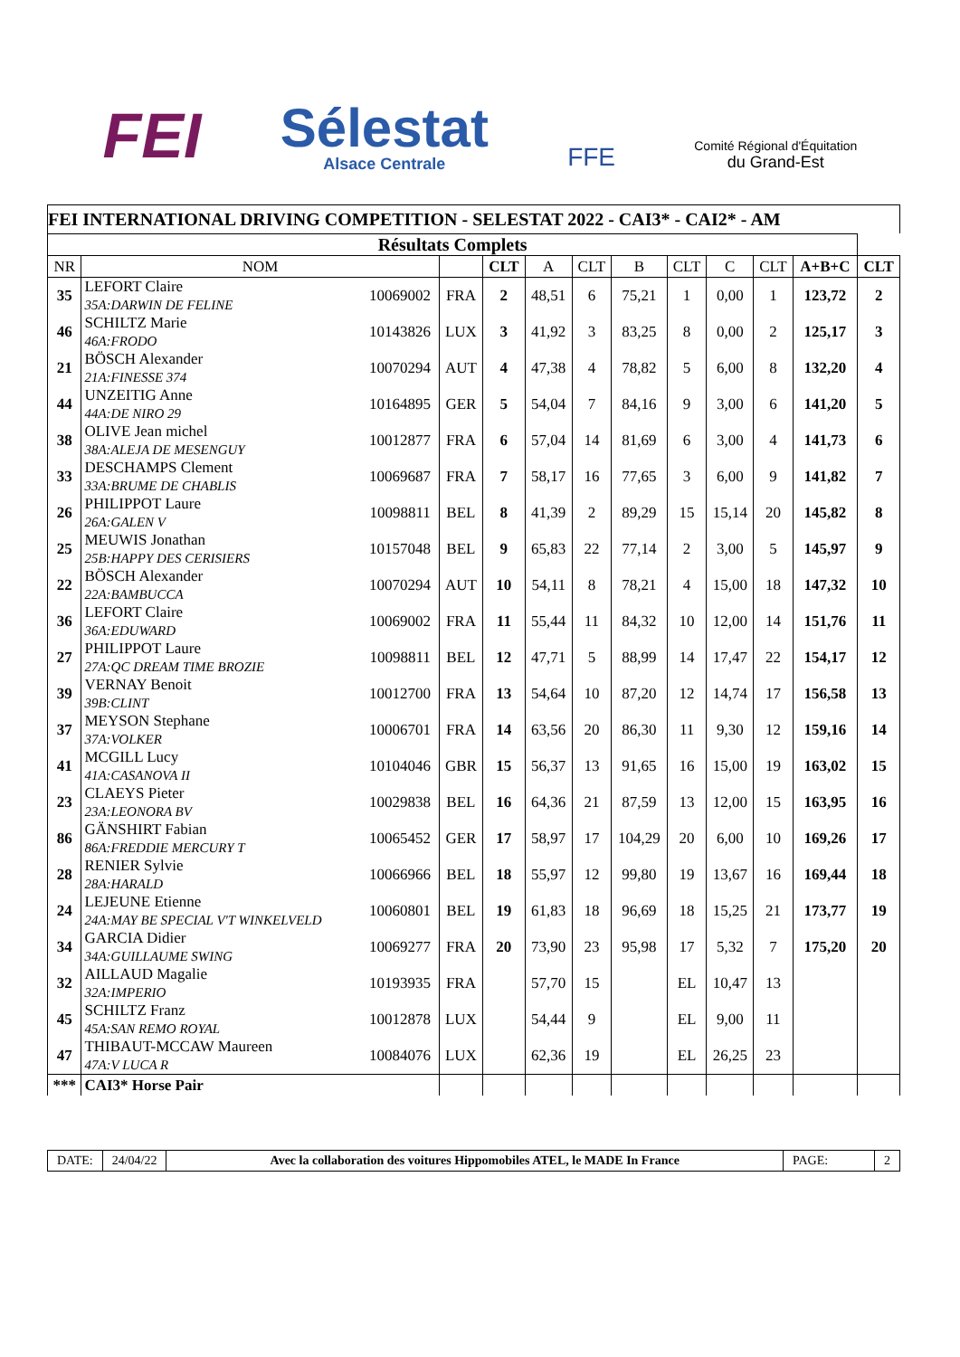FEI
Sélestat
Alsace Centrale
FFE
Comité Régional d'Équitation
du Grand-Est
FEI INTERNATIONAL DRIVING COMPETITION - SELESTAT 2022 - CAI3* - CAI2* - AM
| Résultats Complets | | | | | | | | | | | | |
| --- | --- | --- | --- | --- | --- | --- | --- | --- | --- | --- | --- | --- |
| NR | NOM | | | CLT | A | CLT | B | CLT | C | CLT | A+B+C | CLT |
| 35 | LEFORT Claire 35A:DARWIN DE FELINE | 10069002 | FRA | 2 | 48,51 | 6 | 75,21 | 1 | 0,00 | 1 | 123,72 | 2 |
| 46 | SCHILTZ Marie 46A:FRODO | 10143826 | LUX | 3 | 41,92 | 3 | 83,25 | 8 | 0,00 | 2 | 125,17 | 3 |
| 21 | BÖSCH Alexander 21A:FINESSE 374 | 10070294 | AUT | 4 | 47,38 | 4 | 78,82 | 5 | 6,00 | 8 | 132,20 | 4 |
| 44 | UNZEITIG Anne 44A:DE NIRO 29 | 10164895 | GER | 5 | 54,04 | 7 | 84,16 | 9 | 3,00 | 6 | 141,20 | 5 |
| 38 | OLIVE Jean michel 38A:ALEJA DE MESENGUY | 10012877 | FRA | 6 | 57,04 | 14 | 81,69 | 6 | 3,00 | 4 | 141,73 | 6 |
| 33 | DESCHAMPS Clement 33A:BRUME DE CHABLIS | 10069687 | FRA | 7 | 58,17 | 16 | 77,65 | 3 | 6,00 | 9 | 141,82 | 7 |
| 26 | PHILIPPOT Laure 26A:GALEN V | 10098811 | BEL | 8 | 41,39 | 2 | 89,29 | 15 | 15,14 | 20 | 145,82 | 8 |
| 25 | MEUWIS Jonathan 25B:HAPPY DES CERISIERS | 10157048 | BEL | 9 | 65,83 | 22 | 77,14 | 2 | 3,00 | 5 | 145,97 | 9 |
| 22 | BÖSCH Alexander 22A:BAMBUCCA | 10070294 | AUT | 10 | 54,11 | 8 | 78,21 | 4 | 15,00 | 18 | 147,32 | 10 |
| 36 | LEFORT Claire 36A:EDUWARD | 10069002 | FRA | 11 | 55,44 | 11 | 84,32 | 10 | 12,00 | 14 | 151,76 | 11 |
| 27 | PHILIPPOT Laure 27A:QC DREAM TIME BROZIE | 10098811 | BEL | 12 | 47,71 | 5 | 88,99 | 14 | 17,47 | 22 | 154,17 | 12 |
| 39 | VERNAY Benoit 39B:CLINT | 10012700 | FRA | 13 | 54,64 | 10 | 87,20 | 12 | 14,74 | 17 | 156,58 | 13 |
| 37 | MEYSON Stephane 37A:VOLKER | 10006701 | FRA | 14 | 63,56 | 20 | 86,30 | 11 | 9,30 | 12 | 159,16 | 14 |
| 41 | MCGILL Lucy 41A:CASANOVA II | 10104046 | GBR | 15 | 56,37 | 13 | 91,65 | 16 | 15,00 | 19 | 163,02 | 15 |
| 23 | CLAEYS Pieter 23A:LEONORA BV | 10029838 | BEL | 16 | 64,36 | 21 | 87,59 | 13 | 12,00 | 15 | 163,95 | 16 |
| 86 | GÄNSHIRT Fabian 86A:FREDDIE MERCURY T | 10065452 | GER | 17 | 58,97 | 17 | 104,29 | 20 | 6,00 | 10 | 169,26 | 17 |
| 28 | RENIER Sylvie 28A:HARALD | 10066966 | BEL | 18 | 55,97 | 12 | 99,80 | 19 | 13,67 | 16 | 169,44 | 18 |
| 24 | LEJEUNE Etienne 24A:MAY BE SPECIAL V'T WINKELVELD | 10060801 | BEL | 19 | 61,83 | 18 | 96,69 | 18 | 15,25 | 21 | 173,77 | 19 |
| 34 | GARCIA Didier 34A:GUILLAUME SWING | 10069277 | FRA | 20 | 73,90 | 23 | 95,98 | 17 | 5,32 | 7 | 175,20 | 20 |
| 32 | AILLAUD Magalie 32A:IMPERIO | 10193935 | FRA | | 57,70 | 15 | | EL | 10,47 | 13 | | |
| 45 | SCHILTZ Franz 45A:SAN REMO ROYAL | 10012878 | LUX | | 54,44 | 9 | | EL | 9,00 | 11 | | |
| 47 | THIBAUT-MCCAW Maureen 47A:V LUCA R | 10084076 | LUX | | 62,36 | 19 | | EL | 26,25 | 23 | | |
| *** | CAI3* Horse Pair | | | | | | | | | | | |
DATE: 24/04/22 Avec la collaboration des voitures Hippomobiles ATEL, le MADE In France
PAGE: 2